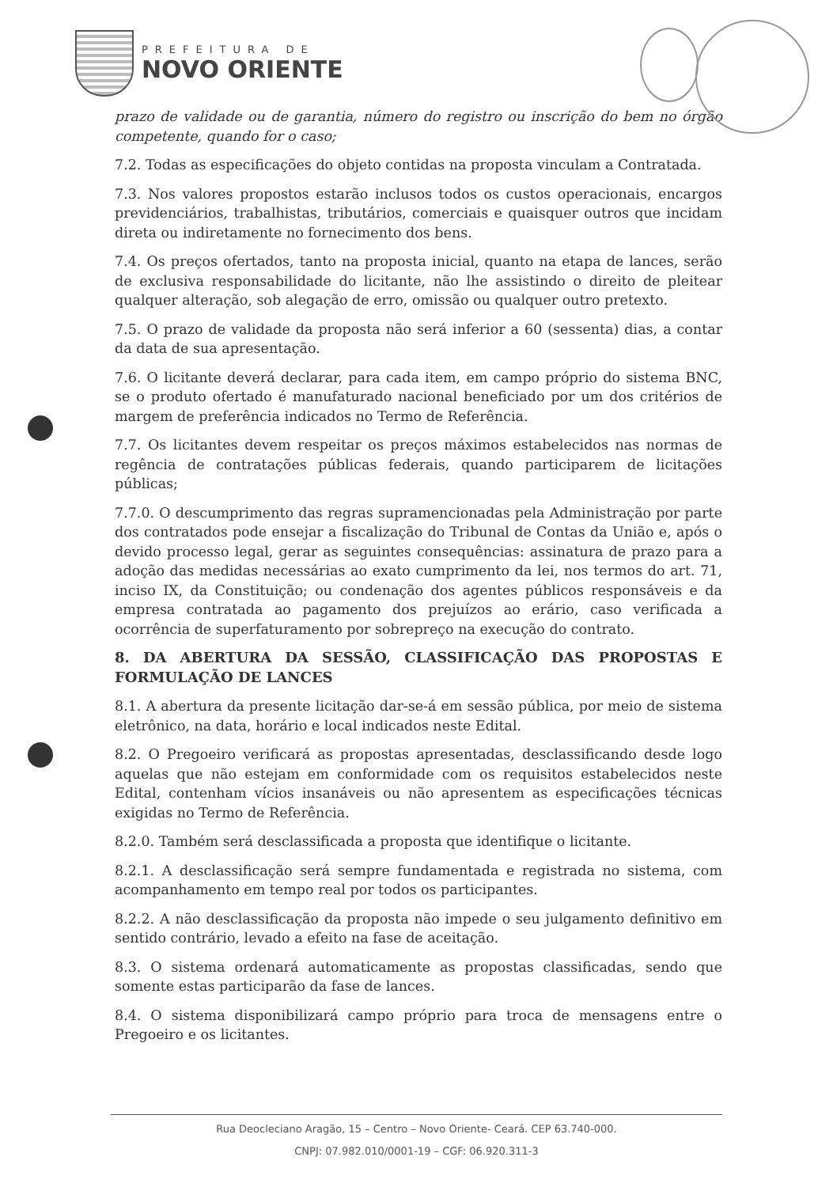PREFEITURA DE
NOVO ORIENTE
prazo de validade ou de garantia, número do registro ou inscrição do bem no órgão competente, quando for o caso;
7.2. Todas as especificações do objeto contidas na proposta vinculam a Contratada.
7.3. Nos valores propostos estarão inclusos todos os custos operacionais, encargos previdenciários, trabalhistas, tributários, comerciais e quaisquer outros que incidam direta ou indiretamente no fornecimento dos bens.
7.4. Os preços ofertados, tanto na proposta inicial, quanto na etapa de lances, serão de exclusiva responsabilidade do licitante, não lhe assistindo o direito de pleitear qualquer alteração, sob alegação de erro, omissão ou qualquer outro pretexto.
7.5. O prazo de validade da proposta não será inferior a 60 (sessenta) dias, a contar da data de sua apresentação.
7.6. O licitante deverá declarar, para cada item, em campo próprio do sistema BNC, se o produto ofertado é manufaturado nacional beneficiado por um dos critérios de margem de preferência indicados no Termo de Referência.
7.7. Os licitantes devem respeitar os preços máximos estabelecidos nas normas de regência de contratações públicas federais, quando participarem de licitações públicas;
7.7.0. O descumprimento das regras supramencionadas pela Administração por parte dos contratados pode ensejar a fiscalização do Tribunal de Contas da União e, após o devido processo legal, gerar as seguintes consequências: assinatura de prazo para a adoção das medidas necessárias ao exato cumprimento da lei, nos termos do art. 71, inciso IX, da Constituição; ou condenação dos agentes públicos responsáveis e da empresa contratada ao pagamento dos prejuízos ao erário, caso verificada a ocorrência de superfaturamento por sobrepreço na execução do contrato.
8. DA ABERTURA DA SESSÃO, CLASSIFICAÇÃO DAS PROPOSTAS E FORMULAÇÃO DE LANCES
8.1. A abertura da presente licitação dar-se-á em sessão pública, por meio de sistema eletrônico, na data, horário e local indicados neste Edital.
8.2. O Pregoeiro verificará as propostas apresentadas, desclassificando desde logo aquelas que não estejam em conformidade com os requisitos estabelecidos neste Edital, contenham vícios insanáveis ou não apresentem as especificações técnicas exigidas no Termo de Referência.
8.2.0. Também será desclassificada a proposta que identifique o licitante.
8.2.1. A desclassificação será sempre fundamentada e registrada no sistema, com acompanhamento em tempo real por todos os participantes.
8.2.2. A não desclassificação da proposta não impede o seu julgamento definitivo em sentido contrário, levado a efeito na fase de aceitação.
8.3. O sistema ordenará automaticamente as propostas classificadas, sendo que somente estas participarão da fase de lances.
8.4. O sistema disponibilizará campo próprio para troca de mensagens entre o Pregoeiro e os licitantes.
Rua Deocleciano Aragão, 15 – Centro – Novo Oriente- Ceará. CEP 63.740-000.
CNPJ: 07.982.010/0001-19 – CGF: 06.920.311-3